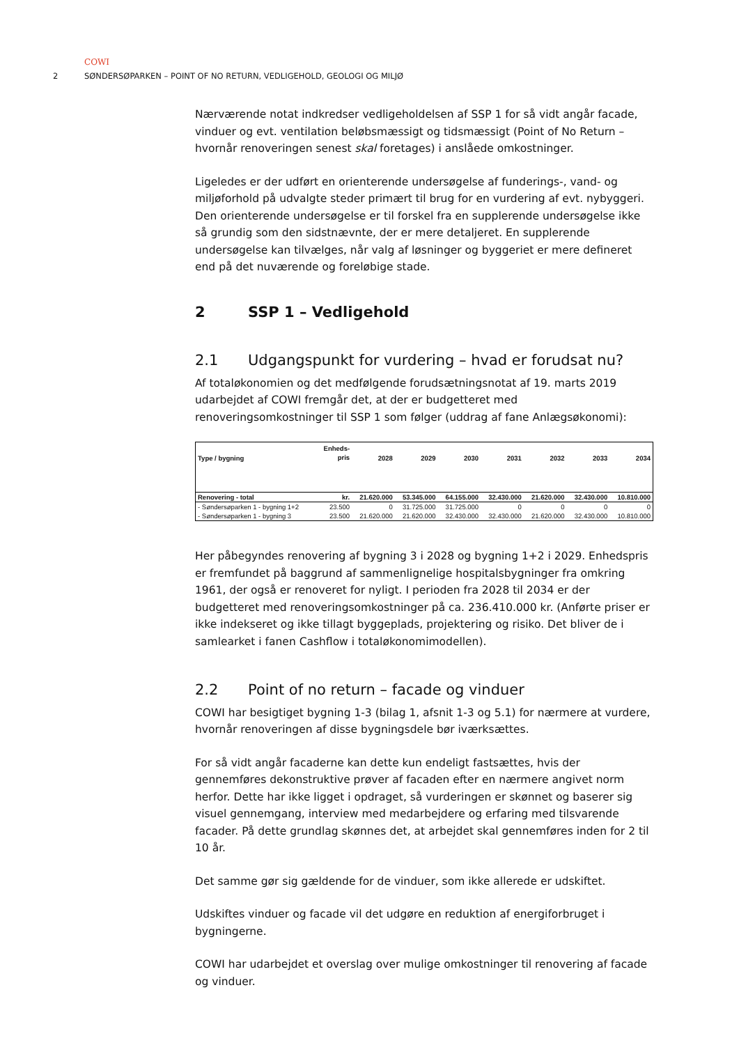COWI
2 SØNDERSØPARKEN – POINT OF NO RETURN, VEDLIGEHOLD, GEOLOGI OG MILJØ
Nærværende notat indkredser vedligeholdelsen af SSP 1 for så vidt angår facade, vinduer og evt. ventilation beløbsmæssigt og tidsmæssigt (Point of No Return – hvornår renoveringen senest skal foretages) i anslåede omkostninger.
Ligeledes er der udført en orienterende undersøgelse af funderings-, vand- og miljøforhold på udvalgte steder primært til brug for en vurdering af evt. nybyggeri. Den orienterende undersøgelse er til forskel fra en supplerende undersøgelse ikke så grundig som den sidstnævnte, der er mere detaljeret. En supplerende undersøgelse kan tilvælges, når valg af løsninger og byggeriet er mere defineret end på det nuværende og foreløbige stade.
2 SSP 1 – Vedligehold
2.1 Udgangspunkt for vurdering – hvad er forudsat nu?
Af totaløkonomien og det medfølgende forudsætningsnotat af 19. marts 2019 udarbejdet af COWI fremgår det, at der er budgetteret med renoveringsomkostninger til SSP 1 som følger (uddrag af fane Anlægsøkonomi):
| Type / bygning | Enheds- pris | 2028 | 2029 | 2030 | 2031 | 2032 | 2033 | 2034 |
| --- | --- | --- | --- | --- | --- | --- | --- | --- |
| Renovering - total | kr. | 21.620.000 | 53.345.000 | 64.155.000 | 32.430.000 | 21.620.000 | 32.430.000 | 10.810.000 |
| - Søndersøparken 1 - bygning 1+2 | 23.500 | 0 | 31.725.000 | 31.725.000 | 0 | 0 | 0 | 0 |
| - Søndersøparken 1 - bygning 3 | 23.500 | 21.620.000 | 21.620.000 | 32.430.000 | 32.430.000 | 21.620.000 | 32.430.000 | 10.810.000 |
Her påbegyndes renovering af bygning 3 i 2028 og bygning 1+2 i 2029. Enhedspris er fremfundet på baggrund af sammenlignelige hospitalsbygninger fra omkring 1961, der også er renoveret for nyligt. I perioden fra 2028 til 2034 er der budgetteret med renoveringsomkostninger på ca. 236.410.000 kr. (Anførte priser er ikke indekseret og ikke tillagt byggeplads, projektering og risiko. Det bliver de i samlearket i fanen Cashflow i totaløkonomimodellen).
2.2 Point of no return – facade og vinduer
COWI har besigtiget bygning 1-3 (bilag 1, afsnit 1-3 og 5.1) for nærmere at vurdere, hvornår renoveringen af disse bygningsdele bør iværksættes.
For så vidt angår facaderne kan dette kun endeligt fastsættes, hvis der gennemføres dekonstruktive prøver af facaden efter en nærmere angivet norm herfor. Dette har ikke ligget i opdraget, så vurderingen er skønnet og baserer sig visuel gennemgang, interview med medarbejdere og erfaring med tilsvarende facader. På dette grundlag skønnes det, at arbejdet skal gennemføres inden for 2 til 10 år.
Det samme gør sig gældende for de vinduer, som ikke allerede er udskiftet.
Udskiftes vinduer og facade vil det udgøre en reduktion af energiforbruget i bygningerne.
COWI har udarbejdet et overslag over mulige omkostninger til renovering af facade og vinduer.